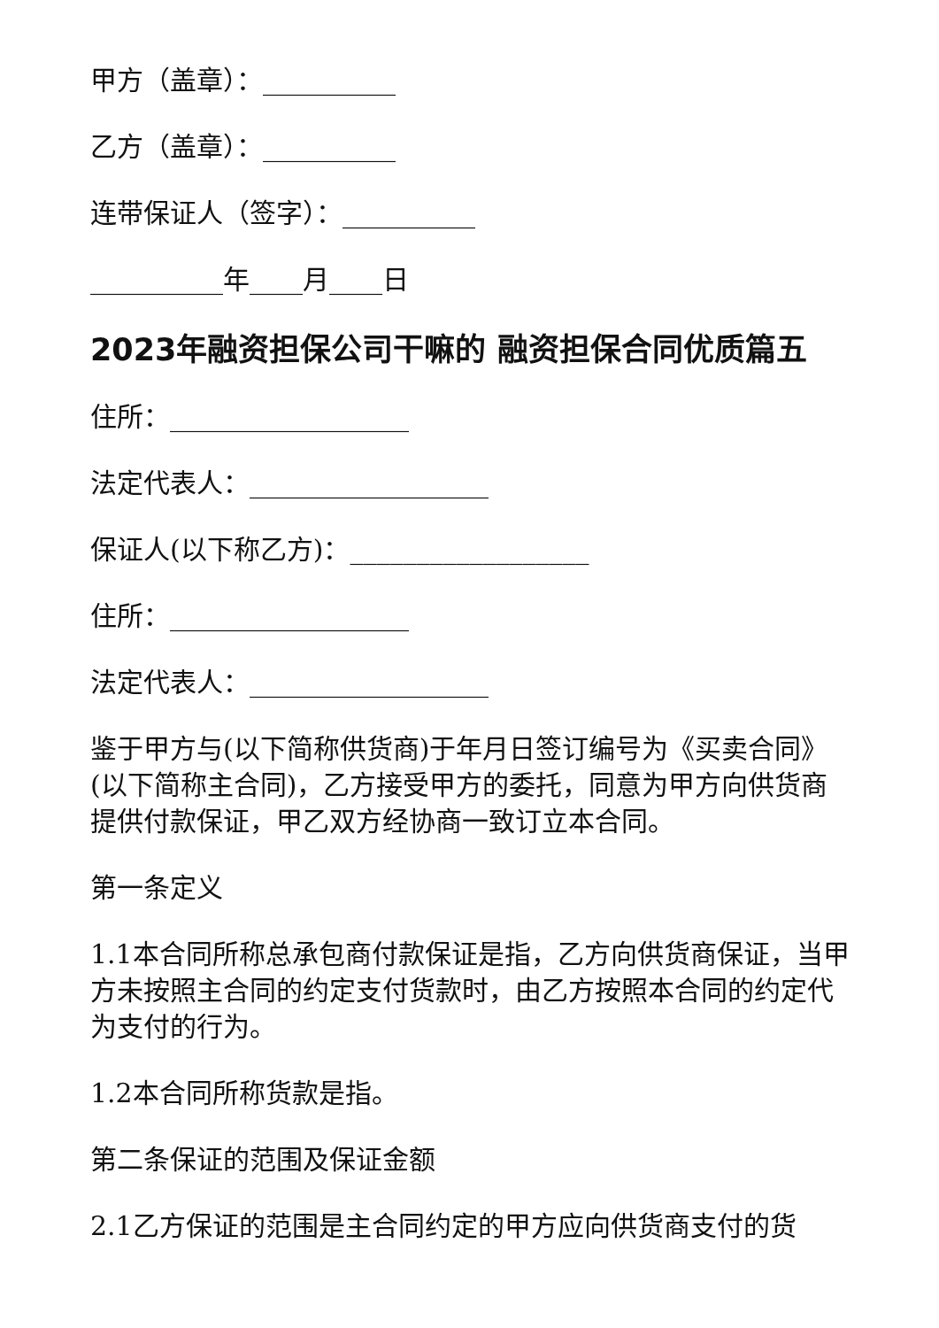甲方（盖章）：__________
乙方（盖章）：__________
连带保证人（签字）：__________
__________年____月____日
2023年融资担保公司干嘛的 融资担保合同优质篇五
住所：__________________
法定代表人：__________________
保证人(以下称乙方)：__________________
住所：__________________
法定代表人：__________________
鉴于甲方与(以下简称供货商)于年月日签订编号为《买卖合同》(以下简称主合同)，乙方接受甲方的委托，同意为甲方向供货商提供付款保证，甲乙双方经协商一致订立本合同。
第一条定义
1.1本合同所称总承包商付款保证是指，乙方向供货商保证，当甲方未按照主合同的约定支付货款时，由乙方按照本合同的约定代为支付的行为。
1.2本合同所称货款是指。
第二条保证的范围及保证金额
2.1乙方保证的范围是主合同约定的甲方应向供货商支付的货